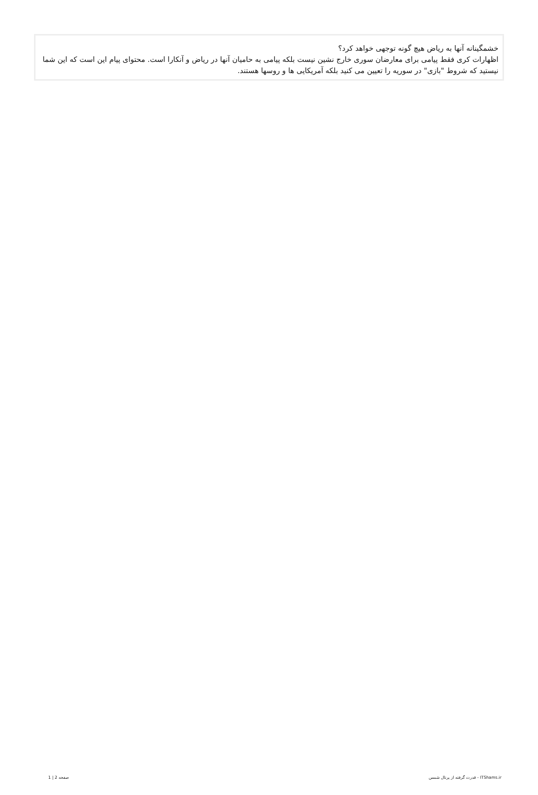خشمگینانه آنها به ریاض هیچ گونه توجهی خواهد کرد؟
اظهارات کری فقط پیامی برای معارضان سوری خارج نشین نیست بلکه پیامی به حامیان آنها در ریاض و آنکارا است. محتوای پیام این است که این شما نیستید که شروط "بازی" در سوریه را تعیین می کنید بلکه آمریکایی ها و روسها هستند.
1 | 2 صفحه قدرت گرفته از پرتال شمس - ITShams.ir